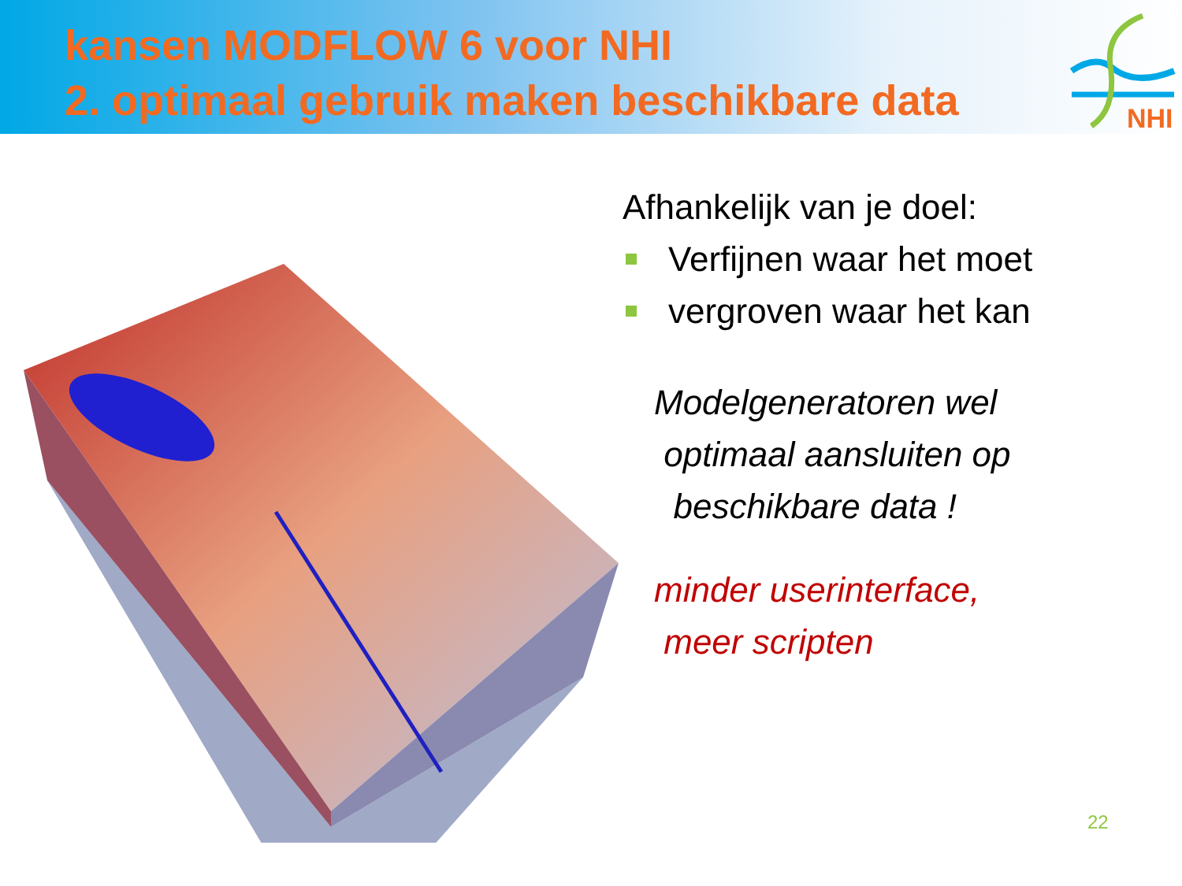kansen MODFLOW 6 voor NHI
2. optimaal gebruik maken beschikbare data
NHI
Afhankelijk van je doel:
Verfijnen waar het moet
vergroven waar het kan
Modelgeneratoren wel
optimaal aansluiten op
beschikbare data !
minder userinterface,
meer scripten
22